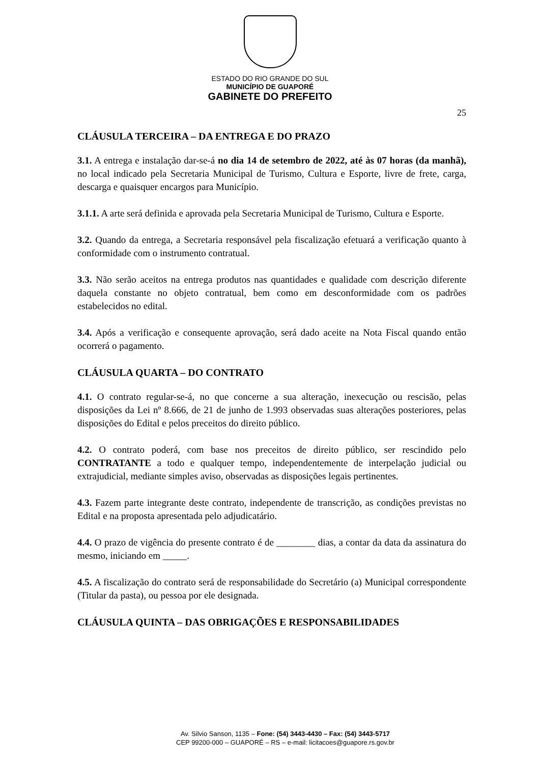ESTADO DO RIO GRANDE DO SUL
MUNICÍPIO DE GUAPORÉ
GABINETE DO PREFEITO
25
CLÁUSULA TERCEIRA – DA ENTREGA E DO PRAZO
3.1. A entrega e instalação dar-se-á no dia 14 de setembro de 2022, até às 07 horas (da manhã), no local indicado pela Secretaria Municipal de Turismo, Cultura e Esporte, livre de frete, carga, descarga e quaisquer encargos para Município.
3.1.1. A arte será definida e aprovada pela Secretaria Municipal de Turismo, Cultura e Esporte.
3.2. Quando da entrega, a Secretaria responsável pela fiscalização efetuará a verificação quanto à conformidade com o instrumento contratual.
3.3. Não serão aceitos na entrega produtos nas quantidades e qualidade com descrição diferente daquela constante no objeto contratual, bem como em desconformidade com os padrões estabelecidos no edital.
3.4. Após a verificação e consequente aprovação, será dado aceite na Nota Fiscal quando então ocorrerá o pagamento.
CLÁUSULA QUARTA – DO CONTRATO
4.1. O contrato regular-se-á, no que concerne a sua alteração, inexecução ou rescisão, pelas disposições da Lei nº 8.666, de 21 de junho de 1.993 observadas suas alterações posteriores, pelas disposições do Edital e pelos preceitos do direito público.
4.2. O contrato poderá, com base nos preceitos de direito público, ser rescindido pelo CONTRATANTE a todo e qualquer tempo, independentemente de interpelação judicial ou extrajudicial, mediante simples aviso, observadas as disposições legais pertinentes.
4.3. Fazem parte integrante deste contrato, independente de transcrição, as condições previstas no Edital e na proposta apresentada pelo adjudicatário.
4.4. O prazo de vigência do presente contrato é de ________ dias, a contar da data da assinatura do mesmo, iniciando em _____.
4.5. A fiscalização do contrato será de responsabilidade do Secretário (a) Municipal correspondente (Titular da pasta), ou pessoa por ele designada.
CLÁUSULA QUINTA – DAS OBRIGAÇÕES E RESPONSABILIDADES
Av. Silvio Sanson, 1135 – Fone: (54) 3443-4430 – Fax: (54) 3443-5717
CEP 99200-000 – GUAPORÉ – RS – e-mail: licitacoes@guapore.rs.gov.br